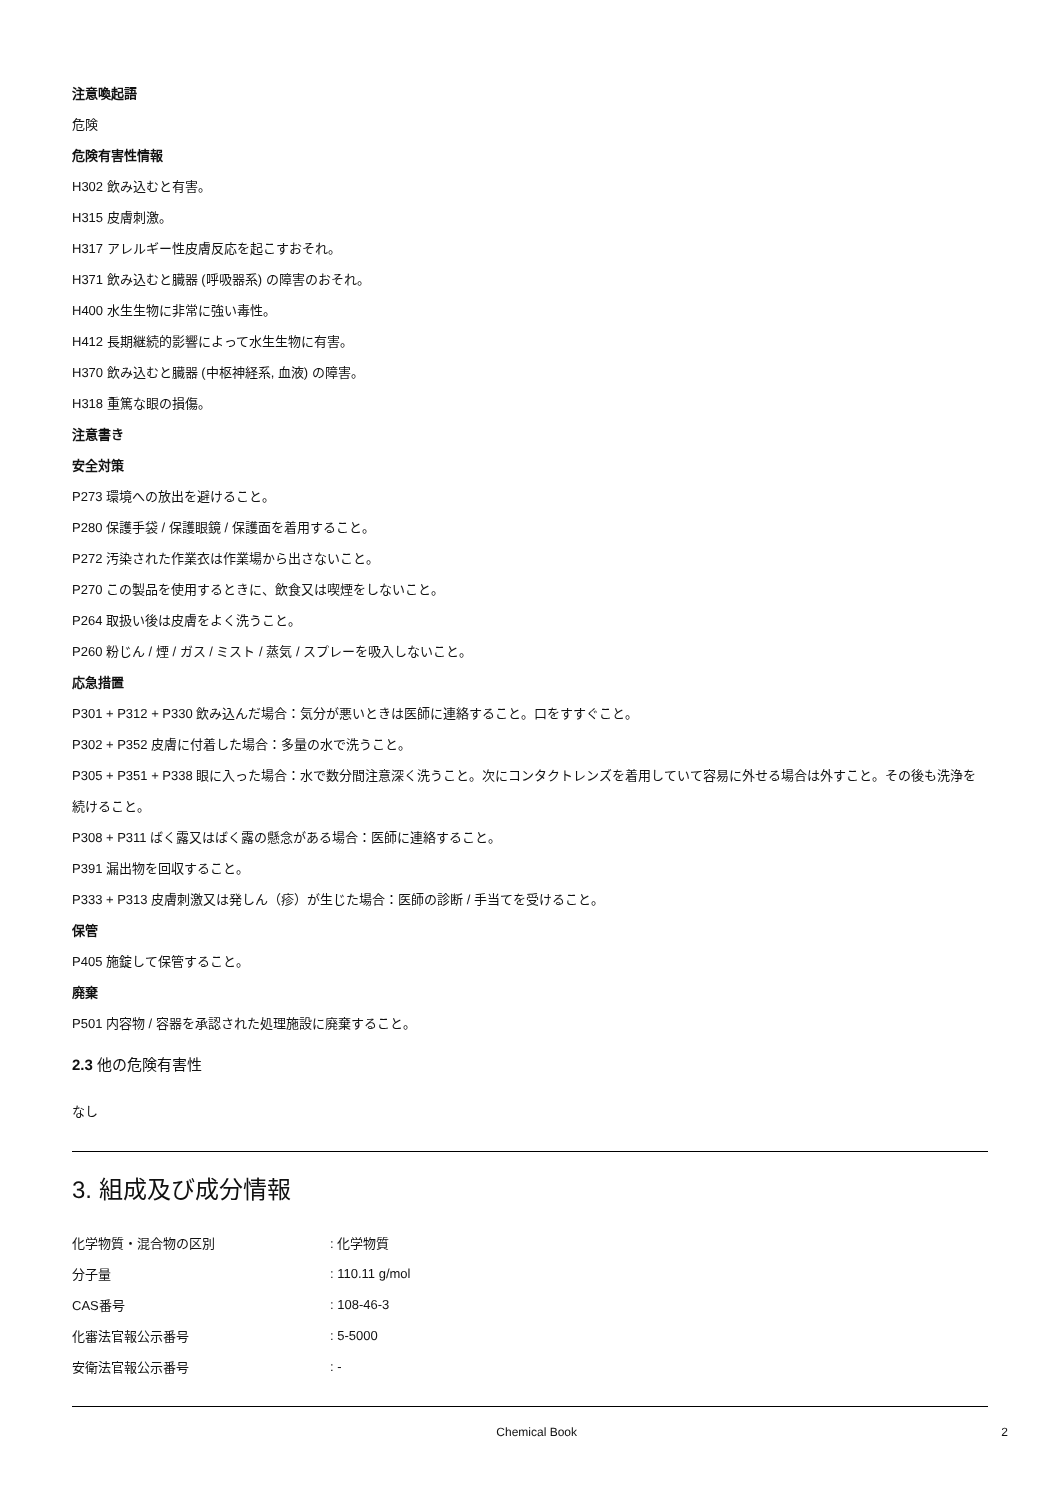注意喚起語
危険
危険有害性情報
H302 飲み込むと有害。
H315 皮膚刺激。
H317 アレルギー性皮膚反応を起こすおそれ。
H371 飲み込むと臓器 (呼吸器系) の障害のおそれ。
H400 水生生物に非常に強い毒性。
H412 長期継続的影響によって水生生物に有害。
H370 飲み込むと臓器 (中枢神経系, 血液) の障害。
H318 重篤な眼の損傷。
注意書き
安全対策
P273 環境への放出を避けること。
P280 保護手袋 / 保護眼鏡 / 保護面を着用すること。
P272 汚染された作業衣は作業場から出さないこと。
P270 この製品を使用するときに、飲食又は喫煙をしないこと。
P264 取扱い後は皮膚をよく洗うこと。
P260 粉じん / 煙 / ガス / ミスト / 蒸気 / スプレーを吸入しないこと。
応急措置
P301 + P312 + P330 飲み込んだ場合：気分が悪いときは医師に連絡すること。口をすすぐこと。
P302 + P352 皮膚に付着した場合：多量の水で洗うこと。
P305 + P351 + P338 眼に入った場合：水で数分間注意深く洗うこと。次にコンタクトレンズを着用していて容易に外せる場合は外すこと。その後も洗浄を続けること。
P308 + P311 ばく露又はばく露の懸念がある場合：医師に連絡すること。
P391 漏出物を回収すること。
P333 + P313 皮膚刺激又は発しん（疹）が生じた場合：医師の診断 / 手当てを受けること。
保管
P405 施錠して保管すること。
廃棄
P501 内容物 / 容器を承認された処理施設に廃棄すること。
2.3 他の危険有害性
なし
3. 組成及び成分情報
| 化学物質・混合物の区別 | : 化学物質 |
| 分子量 | : 110.11 g/mol |
| CAS番号 | : 108-46-3 |
| 化審法官報公示番号 | : 5-5000 |
| 安衛法官報公示番号 | : - |
Chemical Book 2